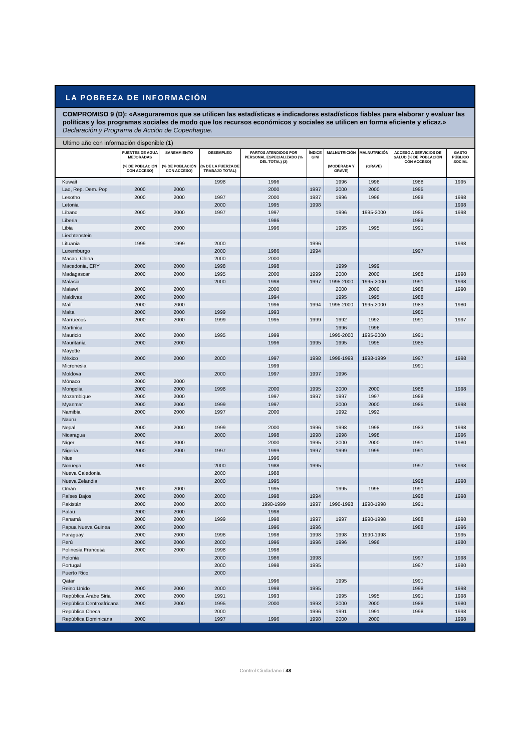LA POBREZA DE INFORMACIÓN
COMPROMISO 9 (D): «Aseguraremos que se utilicen las estadísticas e indicadores estadísticos fiables para elaborar y evaluar las políticas y los programas sociales de modo que los recursos económicos y sociales se utilicen en forma eficiente y eficaz.» Declaración y Programa de Acción de Copenhague.
Ultimo año con información disponible (1)
| | FUENTES DE AGUA MEJORADAS (% DE POBLACIÓN CON ACCESO) | SANEAMIENTO (% DE POBLACIÓN CON ACCESO) | DESEMPLEO (% DE LA FUERZA DE TRABAJO TOTAL) | PARTOS ATENDIDOS POR PERSONAL ESPECIALIZADO (% DEL TOTAL) (2) | ÍNDICE GINI | MALNUTRICIÓN (MODERADA Y GRAVE) | MALNUTRICIÓN (GRAVE) | ACCESO A SERVICIOS DE SALUD (% DE POBLACIÓN CON ACCESO) | GASTO PÚBLICO SOCIAL |
| --- | --- | --- | --- | --- | --- | --- | --- | --- | --- |
| Kuwait | | | 1998 | 1996 | | 1996 | 1996 | 1988 | 1995 |
| Lao, Rep. Dem. Pop | 2000 | 2000 | | 2000 | 1997 | 2000 | 2000 | 1985 | |
| Lesotho | 2000 | 2000 | 1997 | 2000 | 1987 | 1996 | 1996 | 1988 | 1998 |
| Letonia | | | 2000 | 1995 | 1998 | | | | 1998 |
| Líbano | 2000 | 2000 | 1997 | 1997 | | 1996 | 1995-2000 | 1985 | 1998 |
| Liberia | | | | 1986 | | | | 1988 | |
| Libia | 2000 | 2000 | | 1996 | | 1995 | 1995 | 1991 | |
| Liechtenstein | | | | | | | | | |
| Lituania | 1999 | 1999 | 2000 | | 1996 | | | | 1998 |
| Luxemburgo | | | 2000 | 1986 | 1994 | | | 1997 | |
| Macao, China | | | 2000 | 2000 | | | | | |
| Macedonia, ERY | 2000 | 2000 | 1998 | 1998 | | 1999 | 1999 | | |
| Madagascar | 2000 | 2000 | 1995 | 2000 | 1999 | 2000 | 2000 | 1988 | 1998 |
| Malasia | | | 2000 | 1998 | 1997 | 1995-2000 | 1995-2000 | 1991 | 1998 |
| Malawi | 2000 | 2000 | | 2000 | | 2000 | 2000 | 1988 | 1990 |
| Maldivas | 2000 | 2000 | | 1994 | | 1995 | 1995 | 1988 | |
| Malí | 2000 | 2000 | | 1996 | 1994 | 1995-2000 | 1995-2000 | 1983 | 1980 |
| Malta | 2000 | 2000 | 1999 | 1993 | | | | 1985 | |
| Marruecos | 2000 | 2000 | 1999 | 1995 | 1999 | 1992 | 1992 | 1991 | 1997 |
| Martinica | | | | | | 1996 | 1996 | | |
| Mauricio | 2000 | 2000 | 1995 | 1999 | | 1995-2000 | 1995-2000 | 1991 | |
| Mauritania | 2000 | 2000 | | 1996 | 1995 | 1995 | 1995 | 1985 | |
| Mayotte | | | | | | | | | |
| México | 2000 | 2000 | 2000 | 1997 | 1998 | 1998-1999 | 1998-1999 | 1997 | 1998 |
| Micronesia | | | | 1999 | | | | 1991 | |
| Moldova | 2000 | | 2000 | 1997 | 1997 | 1996 | | | |
| Mónaco | 2000 | 2000 | | | | | | | |
| Mongolia | 2000 | 2000 | 1998 | 2000 | 1995 | 2000 | 2000 | 1988 | 1998 |
| Mozambique | 2000 | 2000 | | 1997 | 1997 | 1997 | 1997 | 1988 | |
| Myanmar | 2000 | 2000 | 1999 | 1997 | | 2000 | 2000 | 1985 | 1998 |
| Namibia | 2000 | 2000 | 1997 | 2000 | | 1992 | 1992 | | |
| Nauru | | | | | | | | | |
| Nepal | 2000 | 2000 | 1999 | 2000 | 1996 | 1998 | 1998 | 1983 | 1998 |
| Nicaragua | 2000 | | 2000 | 1998 | 1998 | 1998 | 1998 | | 1996 |
| Níger | 2000 | 2000 | | 2000 | 1995 | 2000 | 2000 | 1991 | 1980 |
| Nigeria | 2000 | 2000 | 1997 | 1999 | 1997 | 1999 | 1999 | 1991 | |
| Niue | | | | 1996 | | | | | |
| Noruega | 2000 | | 2000 | 1988 | 1995 | | | 1997 | 1998 |
| Nueva Caledonia | | | 2000 | 1988 | | | | | |
| Nueva Zelandia | | | 2000 | 1995 | | | | 1998 | 1998 |
| Omán | 2000 | 2000 | | 1995 | | 1995 | 1995 | 1991 | |
| Países Bajos | 2000 | 2000 | 2000 | 1998 | 1994 | | | 1998 | 1998 |
| Pakistán | 2000 | 2000 | 2000 | 1998-1999 | 1997 | 1990-1998 | 1990-1998 | 1991 | |
| Palau | 2000 | 2000 | | 1998 | | | | | |
| Panamá | 2000 | 2000 | 1999 | 1998 | 1997 | 1997 | 1990-1998 | 1988 | 1998 |
| Papua Nueva Guinea | 2000 | 2000 | | 1996 | 1996 | | | 1988 | 1996 |
| Paraguay | 2000 | 2000 | 1996 | 1998 | 1998 | 1998 | 1990-1998 | | 1995 |
| Perú | 2000 | 2000 | 2000 | 1996 | 1996 | 1996 | 1996 | | 1980 |
| Polinesia Francesa | 2000 | 2000 | 1998 | 1998 | | | | | |
| Polonia | | | 2000 | 1986 | 1998 | | | 1997 | 1998 |
| Portugal | | | 2000 | 1998 | 1995 | | | 1997 | 1980 |
| Puerto Rico | | | 2000 | | | | | | |
| Qatar | | | | 1996 | | 1995 | | 1991 | |
| Reino Unido | 2000 | 2000 | 2000 | 1998 | 1995 | | | 1998 | 1998 |
| República Árabe Siria | 2000 | 2000 | 1991 | 1993 | | 1995 | 1995 | 1991 | 1998 |
| República Centroafricana | 2000 | 2000 | 1995 | 2000 | 1993 | 2000 | 2000 | 1988 | 1980 |
| República Checa | | | 2000 | | 1996 | 1991 | 1991 | 1998 | 1998 |
| República Dominicana | 2000 | | 1997 | 1996 | 1998 | 2000 | 2000 | | 1998 |
Control Ciudadano / 48